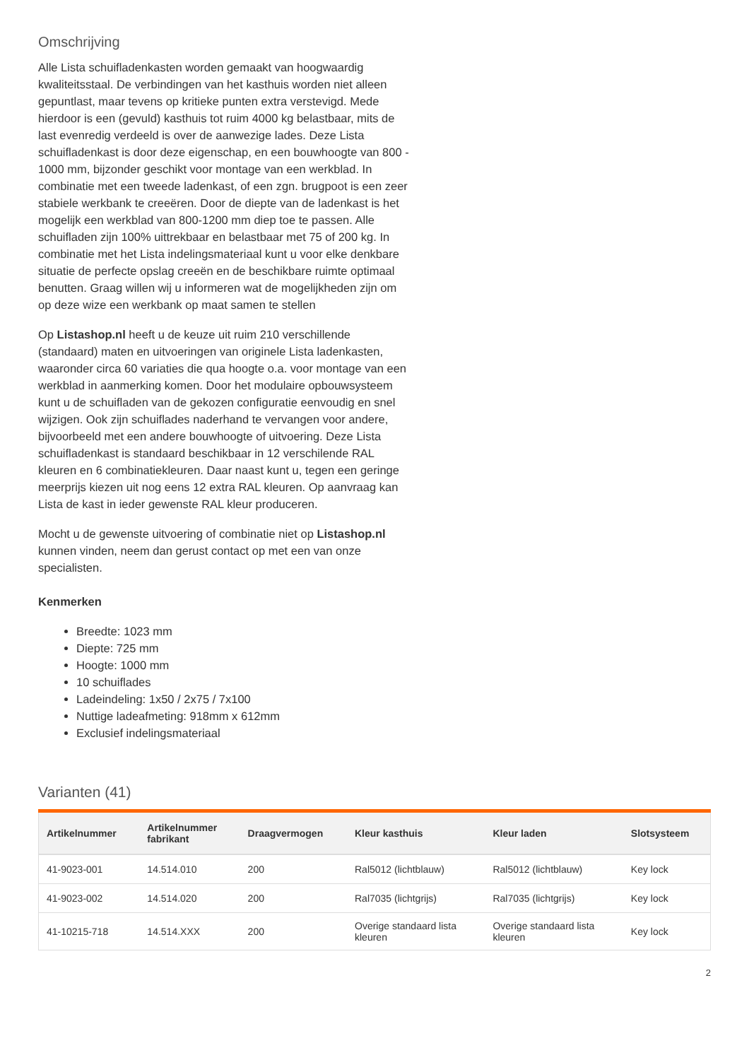Omschrijving
Alle Lista schuifladenkasten worden gemaakt van hoogwaardig kwaliteitsstaal. De verbindingen van het kasthuis worden niet alleen gepuntlast, maar tevens op kritieke punten extra verstevigd. Mede hierdoor is een (gevuld) kasthuis tot ruim 4000 kg belastbaar, mits de last evenredig verdeeld is over de aanwezige lades. Deze Lista schuifladenkast is door deze eigenschap, en een bouwhoogte van 800 - 1000 mm, bijzonder geschikt voor montage van een werkblad. In combinatie met een tweede ladenkast, of een zgn. brugpoot is een zeer stabiele werkbank te creeëren. Door de diepte van de ladenkast is het mogelijk een werkblad van 800-1200 mm diep toe te passen. Alle schuifladen zijn 100% uittrekbaar en belastbaar met 75 of 200 kg. In combinatie met het Lista indelingsmateriaal kunt u voor elke denkbare situatie de perfecte opslag creeën en de beschikbare ruimte optimaal benutten. Graag willen wij u informeren wat de mogelijkheden zijn om op deze wize een werkbank op maat samen te stellen
Op Listashop.nl heeft u de keuze uit ruim 210 verschillende (standaard) maten en uitvoeringen van originele Lista ladenkasten, waaronder circa 60 variaties die qua hoogte o.a. voor montage van een werkblad in aanmerking komen. Door het modulaire opbouwsysteem kunt u de schuifladen van de gekozen configuratie eenvoudig en snel wijzigen. Ook zijn schuiflades naderhand te vervangen voor andere, bijvoorbeeld met een andere bouwhoogte of uitvoering. Deze Lista schuifladenkast is standaard beschikbaar in 12 verschilende RAL kleuren en 6 combinatiekleuren. Daar naast kunt u, tegen een geringe meerprijs kiezen uit nog eens 12 extra RAL kleuren. Op aanvraag kan Lista de kast in ieder gewenste RAL kleur produceren.
Mocht u de gewenste uitvoering of combinatie niet op Listashop.nl kunnen vinden, neem dan gerust contact op met een van onze specialisten.
Kenmerken
Breedte: 1023 mm
Diepte: 725 mm
Hoogte: 1000 mm
10 schuiflades
Ladeindeling: 1x50 / 2x75 / 7x100
Nuttige ladeafmeting: 918mm x 612mm
Exclusief indelingsmateriaal
Varianten (41)
| Artikelnummer | Artikelnummer fabrikant | Draagvermogen | Kleur kasthuis | Kleur laden | Slotsysteem |
| --- | --- | --- | --- | --- | --- |
| 41-9023-001 | 14.514.010 | 200 | Ral5012 (lichtblauw) | Ral5012 (lichtblauw) | Key lock |
| 41-9023-002 | 14.514.020 | 200 | Ral7035 (lichtgrijs) | Ral7035 (lichtgrijs) | Key lock |
| 41-10215-718 | 14.514.XXX | 200 | Overige standaard lista kleuren | Overige standaard lista kleuren | Key lock |
2